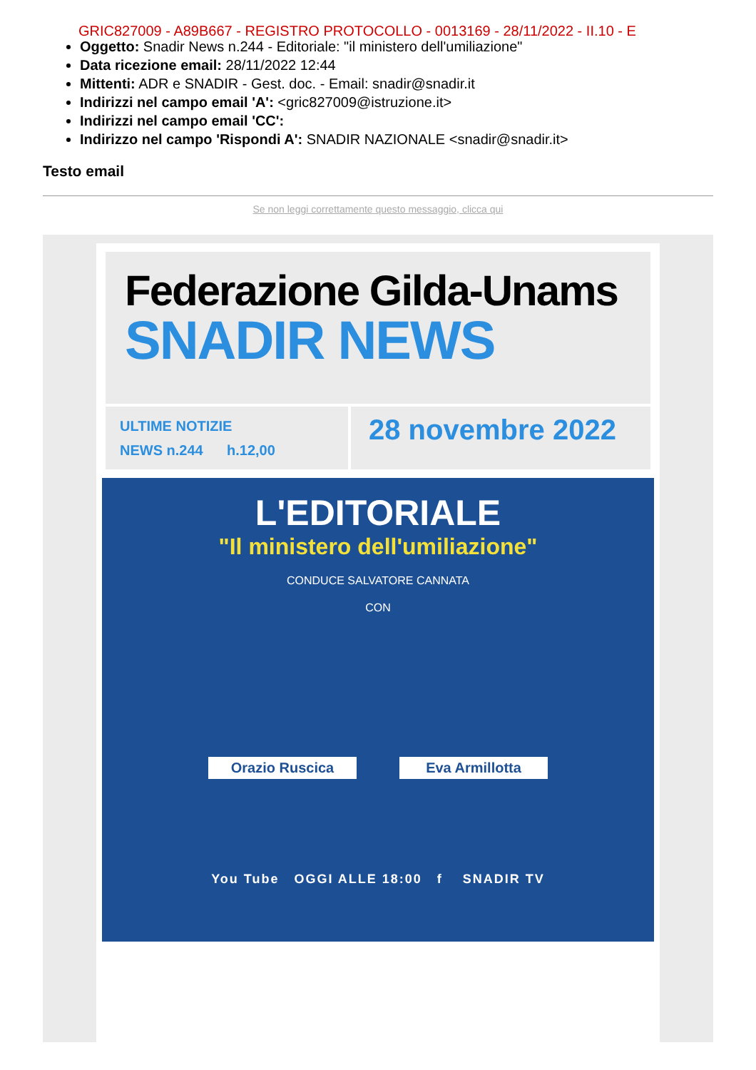GRIC827009 - A89B667 - REGISTRO PROTOCOLLO - 0013169 - 28/11/2022 - II.10 - E
Oggetto: Snadir News n.244 - Editoriale: "il ministero dell'umiliazione"
Data ricezione email: 28/11/2022 12:44
Mittenti: ADR e SNADIR - Gest. doc. - Email: snadir@snadir.it
Indirizzi nel campo email 'A': <gric827009@istruzione.it>
Indirizzi nel campo email 'CC':
Indirizzo nel campo 'Rispondi A': SNADIR NAZIONALE <snadir@snadir.it>
Testo email
Se non leggi correttamente questo messaggio, clicca qui
Federazione Gilda-Unams
SNADIR NEWS
ULTIME NOTIZIE
NEWS n.244 h.12,00
28 novembre 2022
L'EDITORIALE
"Il ministero dell'umiliazione"
CONDUCE SALVATORE CANNATA
CON
Orazio Ruscica Eva Armillotta
You Tube OGGI ALLE 18:00 f SNADIR TV